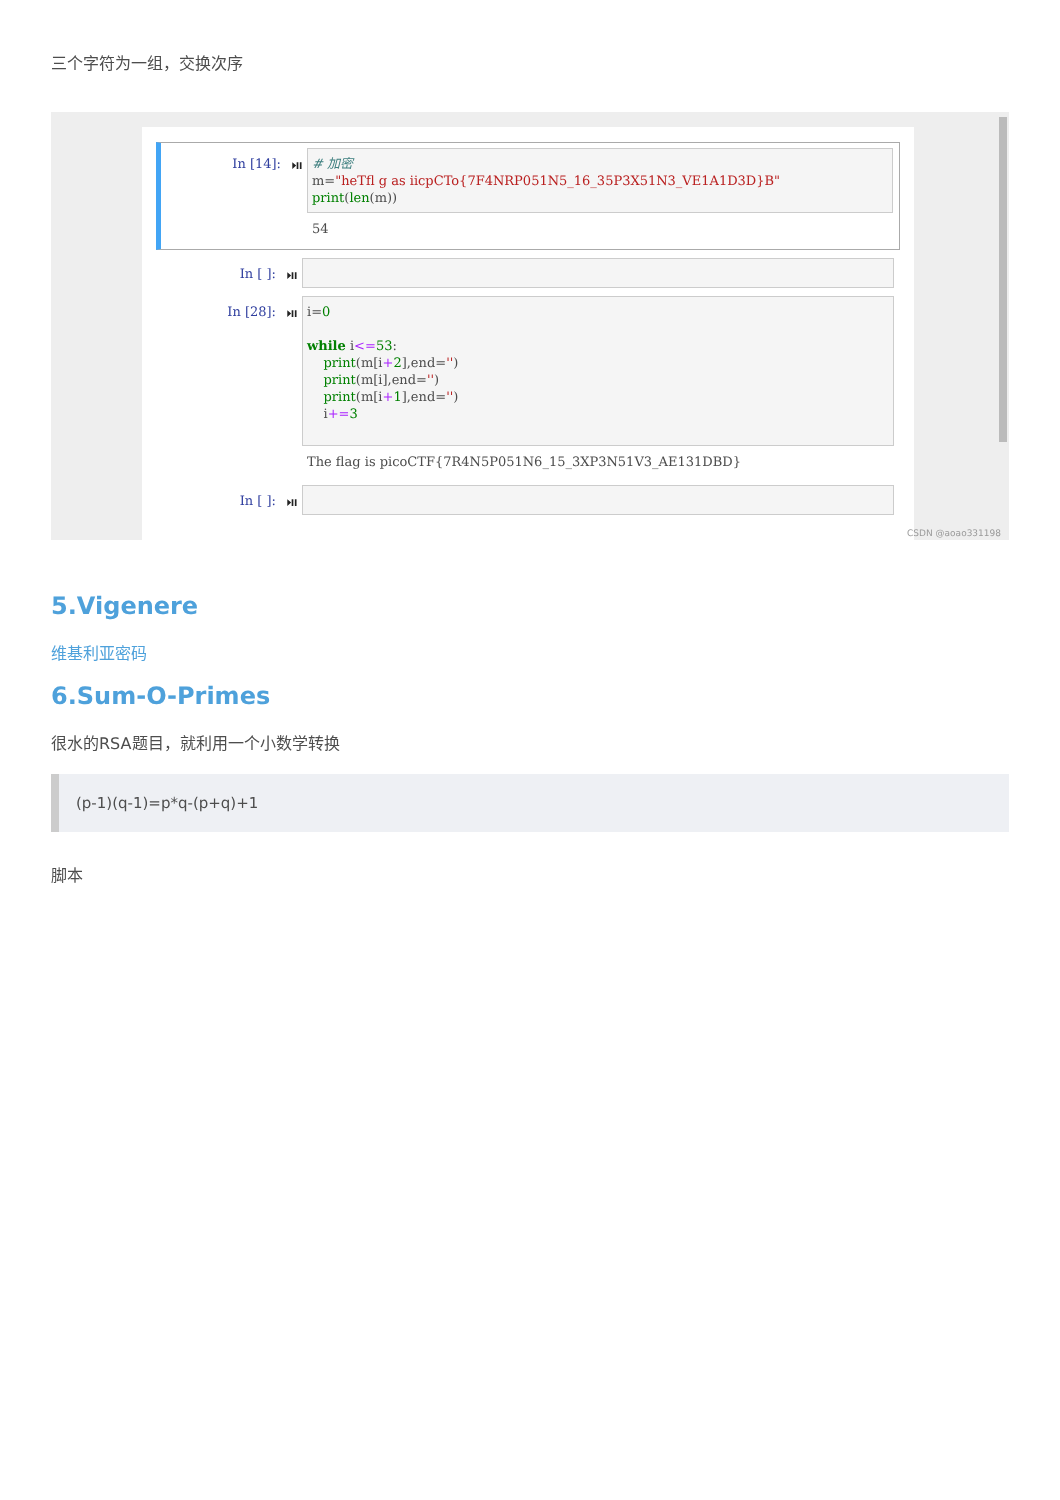三个字符为一组，交换次序
In [14]: ⏯
# 加密 m="heTfl g as iicpCTo{7F4NRP051N5_16_35P3X51N3_VE1A1D3D}B" print(len(m))
54
In [ ]: ⏯
In [28]: ⏯
i=0 while i<=53: print(m[i+2],end='') print(m[i],end='') print(m[i+1],end='') i+=3
The flag is picoCTF{7R4N5P051N6_15_3XP3N51V3_AE131DBD}
In [ ]: ⏯
CSDN @aoao331198
5.Vigenere
维基利亚密码
6.Sum-O-Primes
很水的RSA题目，就利用一个小数学转换
(p-1)(q-1)=p*q-(p+q)+1
脚本